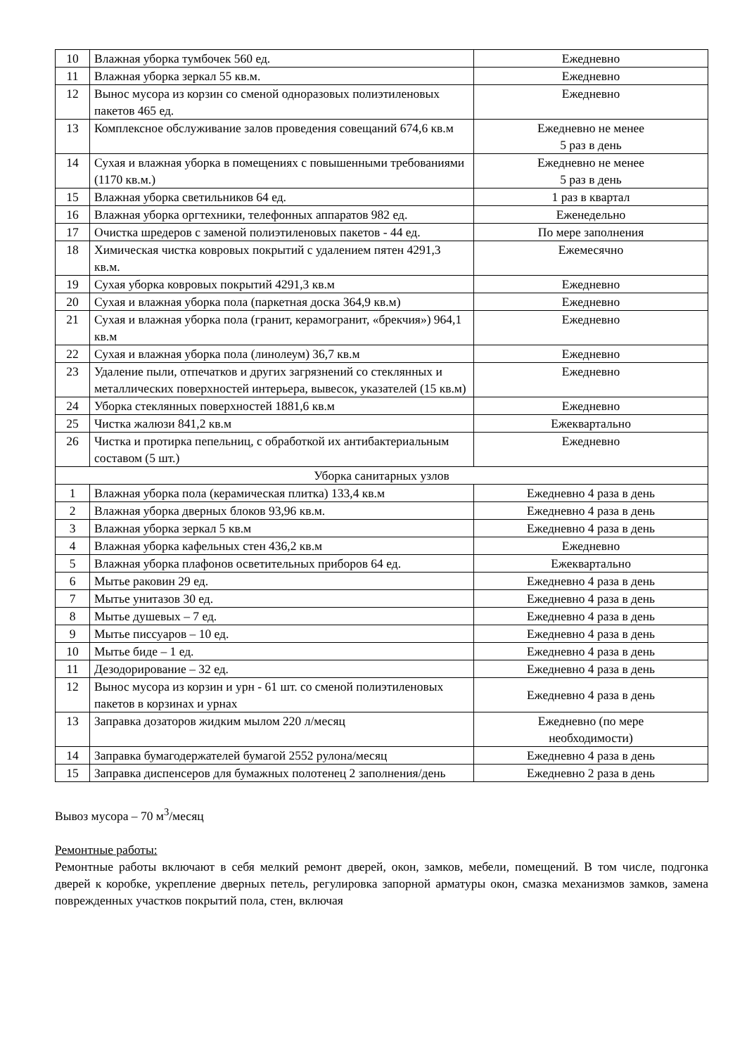| 10 | Влажная уборка тумбочек 560 ед. | Ежедневно |
| 11 | Влажная уборка зеркал 55 кв.м. | Ежедневно |
| 12 | Вынос мусора из корзин со сменой одноразовых полиэтиленовых пакетов 465 ед. | Ежедневно |
| 13 | Комплексное обслуживание залов проведения совещаний 674,6 кв.м | Ежедневно не менее 5 раз в день |
| 14 | Сухая и влажная уборка в помещениях с повышенными требованиями (1170 кв.м.) | Ежедневно не менее 5 раз в день |
| 15 | Влажная уборка светильников 64 ед. | 1 раз в квартал |
| 16 | Влажная уборка оргтехники, телефонных аппаратов 982 ед. | Еженедельно |
| 17 | Очистка шредеров с заменой полиэтиленовых пакетов - 44 ед. | По мере заполнения |
| 18 | Химическая чистка ковровых покрытий с удалением пятен 4291,3 кв.м. | Ежемесячно |
| 19 | Сухая уборка ковровых покрытий 4291,3 кв.м | Ежедневно |
| 20 | Сухая и влажная уборка пола (паркетная доска 364,9 кв.м) | Ежедневно |
| 21 | Сухая и влажная уборка пола (гранит, керамогранит, «брекчия») 964,1 кв.м | Ежедневно |
| 22 | Сухая и влажная уборка пола (линолеум) 36,7 кв.м | Ежедневно |
| 23 | Удаление пыли, отпечатков и других загрязнений со стеклянных и металлических поверхностей интерьера, вывесок, указателей (15 кв.м) | Ежедневно |
| 24 | Уборка стеклянных поверхностей 1881,6 кв.м | Ежедневно |
| 25 | Чистка жалюзи 841,2 кв.м | Ежеквартально |
| 26 | Чистка и протирка пепельниц, с обработкой их антибактериальным составом (5 шт.) | Ежедневно |
| Уборка санитарных узлов | | |
| 1 | Влажная уборка пола (керамическая плитка) 133,4 кв.м | Ежедневно 4 раза в день |
| 2 | Влажная уборка дверных блоков 93,96 кв.м. | Ежедневно 4 раза в день |
| 3 | Влажная уборка зеркал 5 кв.м | Ежедневно 4 раза в день |
| 4 | Влажная уборка кафельных стен 436,2 кв.м | Ежедневно |
| 5 | Влажная уборка плафонов осветительных приборов 64 ед. | Ежеквартально |
| 6 | Мытье раковин 29 ед. | Ежедневно 4 раза в день |
| 7 | Мытье унитазов 30 ед. | Ежедневно 4 раза в день |
| 8 | Мытье душевых – 7 ед. | Ежедневно 4 раза в день |
| 9 | Мытье писсуаров – 10 ед. | Ежедневно 4 раза в день |
| 10 | Мытье биде – 1 ед. | Ежедневно 4 раза в день |
| 11 | Дезодорирование – 32 ед. | Ежедневно 4 раза в день |
| 12 | Вынос мусора из корзин и урн - 61 шт. со сменой полиэтиленовых пакетов в корзинах и урнах | Ежедневно 4 раза в день |
| 13 | Заправка дозаторов жидким мылом 220 л/месяц | Ежедневно (по мере необходимости) |
| 14 | Заправка бумагодержателей бумагой 2552 рулона/месяц | Ежедневно 4 раза в день |
| 15 | Заправка диспенсеров для бумажных полотенец 2 заполнения/день | Ежедневно 2 раза в день |
Вывоз мусора – 70 м<sup>3</sup>/месяц
Ремонтные работы:
Ремонтные работы включают в себя мелкий ремонт дверей, окон, замков, мебели, помещений. В том числе, подгонка дверей к коробке, укрепление дверных петель, регулировка запорной арматуры окон, смазка механизмов замков, замена поврежденных участков покрытий пола, стен, включая